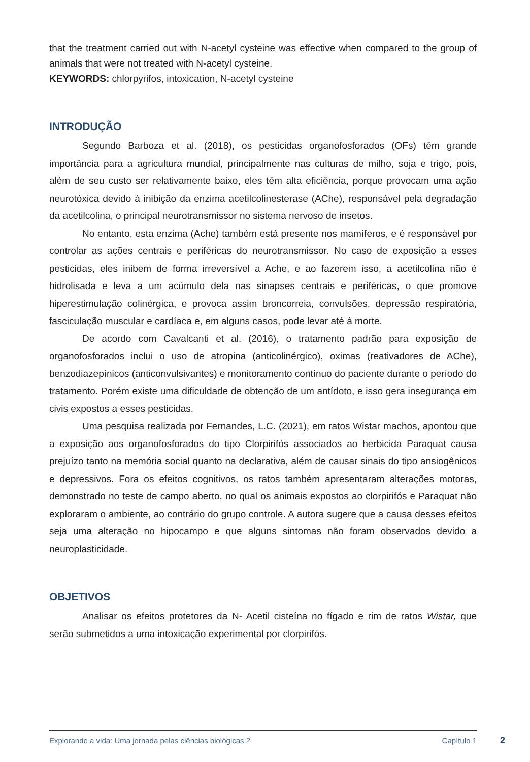that the treatment carried out with N-acetyl cysteine was effective when compared to the group of animals that were not treated with N-acetyl cysteine.
KEYWORDS: chlorpyrifos, intoxication, N-acetyl cysteine
INTRODUÇÃO
Segundo Barboza et al. (2018), os pesticidas organofosforados (OFs) têm grande importância para a agricultura mundial, principalmente nas culturas de milho, soja e trigo, pois, além de seu custo ser relativamente baixo, eles têm alta eficiência, porque provocam uma ação neurotóxica devido à inibição da enzima acetilcolinesterase (AChe), responsável pela degradação da acetilcolina, o principal neurotransmissor no sistema nervoso de insetos.
No entanto, esta enzima (Ache) também está presente nos mamíferos, e é responsável por controlar as ações centrais e periféricas do neurotransmissor. No caso de exposição a esses pesticidas, eles inibem de forma irreversível a Ache, e ao fazerem isso, a acetilcolina não é hidrolisada e leva a um acúmulo dela nas sinapses centrais e periféricas, o que promove hiperestimulação colinérgica, e provoca assim broncorreia, convulsões, depressão respiratória, fasciculação muscular e cardíaca e, em alguns casos, pode levar até à morte.
De acordo com Cavalcanti et al. (2016), o tratamento padrão para exposição de organofosforados inclui o uso de atropina (anticolinérgico), oximas (reativadores de AChe), benzodiazepínicos (anticonvulsivantes) e monitoramento contínuo do paciente durante o período do tratamento. Porém existe uma dificuldade de obtenção de um antídoto, e isso gera insegurança em civis expostos a esses pesticidas.
Uma pesquisa realizada por Fernandes, L.C. (2021), em ratos Wistar machos, apontou que a exposição aos organofosforados do tipo Clorpirifós associados ao herbicida Paraquat causa prejuízo tanto na memória social quanto na declarativa, além de causar sinais do tipo ansiogênicos e depressivos. Fora os efeitos cognitivos, os ratos também apresentaram alterações motoras, demonstrado no teste de campo aberto, no qual os animais expostos ao clorpirifós e Paraquat não exploraram o ambiente, ao contrário do grupo controle. A autora sugere que a causa desses efeitos seja uma alteração no hipocampo e que alguns sintomas não foram observados devido a neuroplasticidade.
OBJETIVOS
Analisar os efeitos protetores da N- Acetil cisteína no fígado e rim de ratos Wistar, que serão submetidos a uma intoxicação experimental por clorpirifós.
Explorando a vida: Uma jornada pelas ciências biológicas 2 Capítulo 1
2